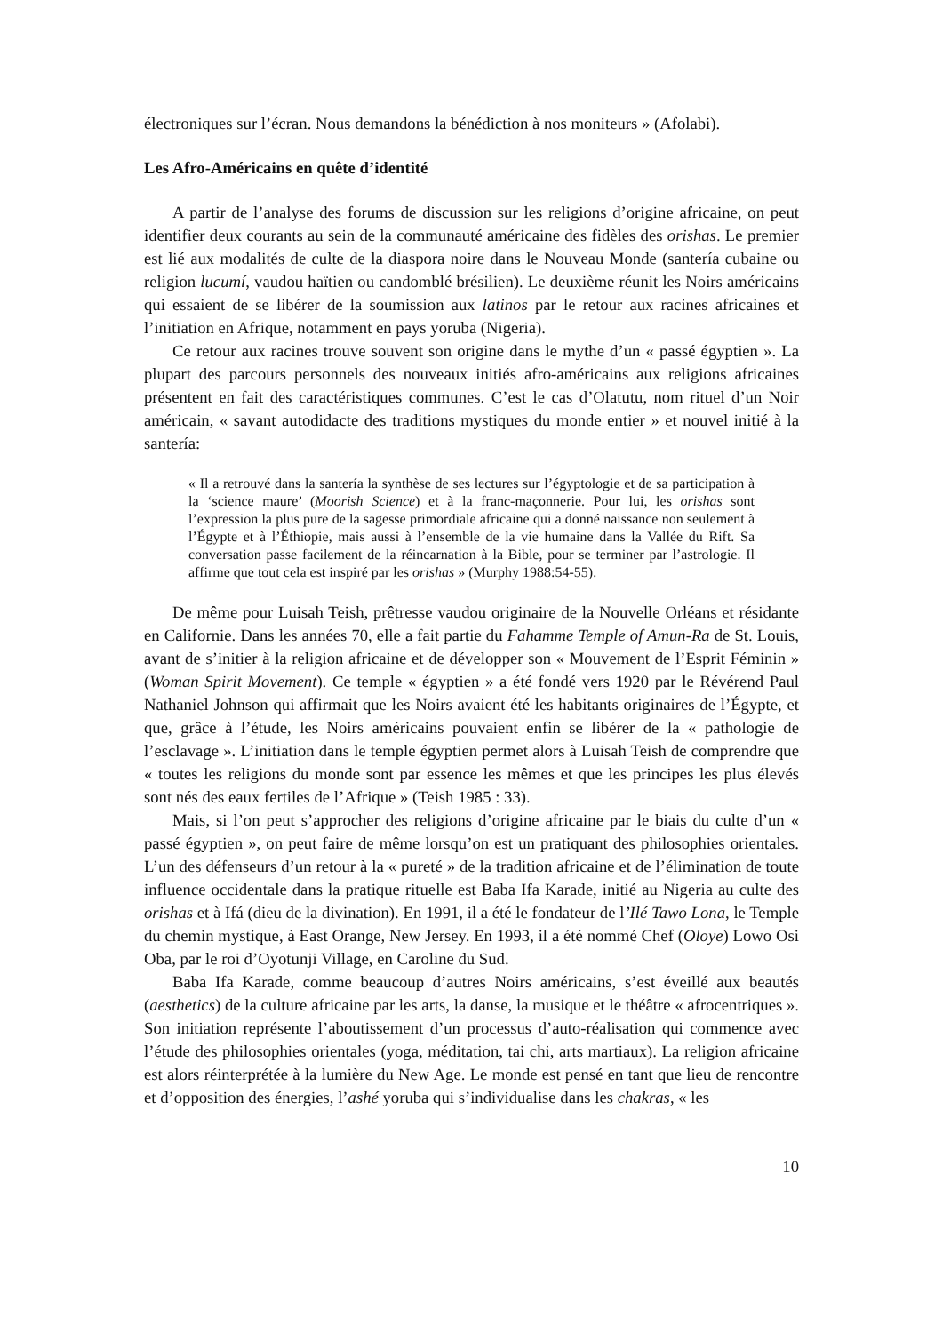électroniques sur l’écran. Nous demandons la bénédiction à nos moniteurs » (Afolabi).
Les Afro-Américains en quête d’identité
A partir de l’analyse des forums de discussion sur les religions d’origine africaine, on peut identifier deux courants au sein de la communauté américaine des fidèles des orishas. Le premier est lié aux modalités de culte de la diaspora noire dans le Nouveau Monde (santería cubaine ou religion lucumí, vaudou haïtien ou candomblé brésilien). Le deuxième réunit les Noirs américains qui essaient de se libérer de la soumission aux latinos par le retour aux racines africaines et l’initiation en Afrique, notamment en pays yoruba (Nigeria).
Ce retour aux racines trouve souvent son origine dans le mythe d’un « passé égyptien ». La plupart des parcours personnels des nouveaux initiés afro-américains aux religions africaines présentent en fait des caractéristiques communes. C’est le cas d’Olatutu, nom rituel d’un Noir américain, « savant autodidacte des traditions mystiques du monde entier » et nouvel initié à la santería:
« Il a retrouvé dans la santería la synthèse de ses lectures sur l’égyptologie et de sa participation à la ‘science maure’ (Moorish Science) et à la franc-maçonnerie. Pour lui, les orishas sont l’expression la plus pure de la sagesse primordiale africaine qui a donné naissance non seulement à l’Égypte et à l’Éthiopie, mais aussi à l’ensemble de la vie humaine dans la Vallée du Rift. Sa conversation passe facilement de la réincarnation à la Bible, pour se terminer par l’astrologie. Il affirme que tout cela est inspiré par les orishas » (Murphy 1988:54-55).
De même pour Luisah Teish, prêtresse vaudou originaire de la Nouvelle Orléans et résidante en Californie. Dans les années 70, elle a fait partie du Fahamme Temple of Amun-Ra de St. Louis, avant de s’initier à la religion africaine et de développer son « Mouvement de l’Esprit Féminin » (Woman Spirit Movement). Ce temple « égyptien » a été fondé vers 1920 par le Révérend Paul Nathaniel Johnson qui affirmait que les Noirs avaient été les habitants originaires de l’Égypte, et que, grâce à l’étude, les Noirs américains pouvaient enfin se libérer de la « pathologie de l’esclavage ». L’initiation dans le temple égyptien permet alors à Luisah Teish de comprendre que « toutes les religions du monde sont par essence les mêmes et que les principes les plus élevés sont nés des eaux fertiles de l’Afrique » (Teish 1985 : 33).
Mais, si l’on peut s’approcher des religions d’origine africaine par le biais du culte d’un « passé égyptien », on peut faire de même lorsqu’on est un pratiquant des philosophies orientales. L’un des défenseurs d’un retour à la « pureté » de la tradition africaine et de l’élimination de toute influence occidentale dans la pratique rituelle est Baba Ifa Karade, initié au Nigeria au culte des orishas et à Ifá (dieu de la divination). En 1991, il a été le fondateur de l’Ilé Tawo Lona, le Temple du chemin mystique, à East Orange, New Jersey. En 1993, il a été nommé Chef (Oloye) Lowo Osi Oba, par le roi d’Oyotunji Village, en Caroline du Sud.
Baba Ifa Karade, comme beaucoup d’autres Noirs américains, s’est éveillé aux beautés (aesthetics) de la culture africaine par les arts, la danse, la musique et le théâtre « afrocentriques ». Son initiation représente l’aboutissement d’un processus d’auto-réalisation qui commence avec l’étude des philosophies orientales (yoga, méditation, tai chi, arts martiaux). La religion africaine est alors réinterprétée à la lumière du New Age. Le monde est pensé en tant que lieu de rencontre et d’opposition des énergies, l’ashé yoruba qui s’individualise dans les chakras, « les
10